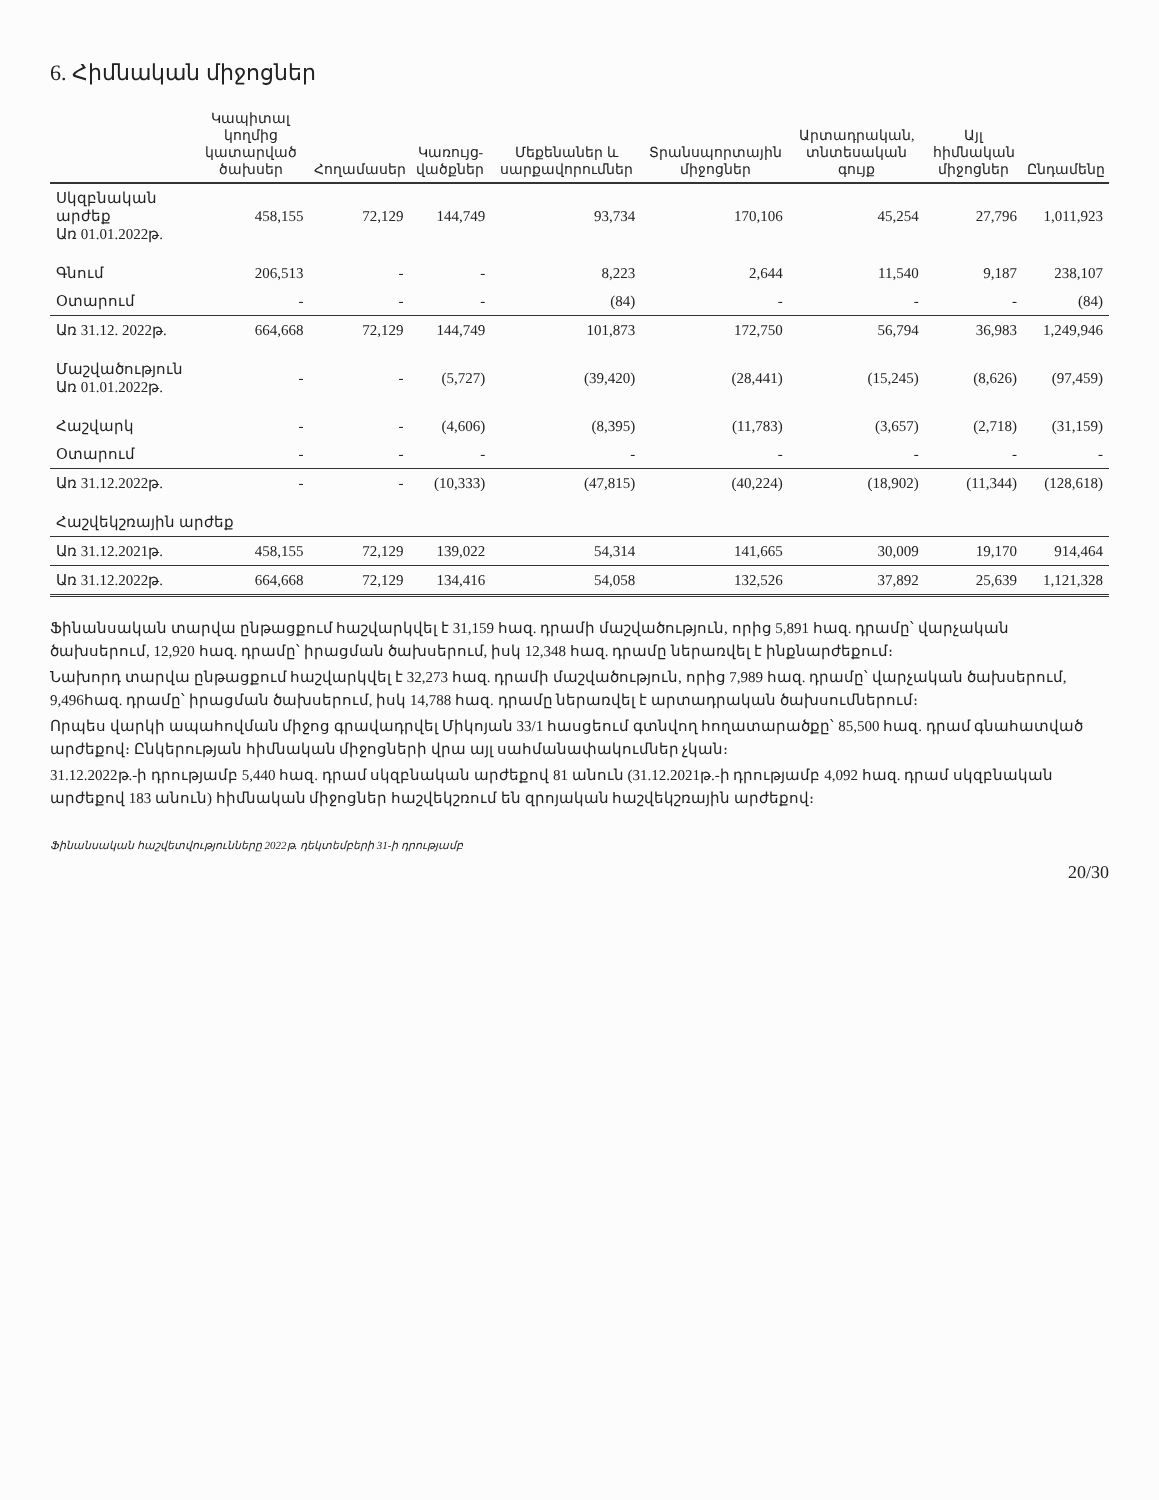6. Հիմնական միջոցներ
| | Կապիտալ կողմից կատարված ծախսեր | Հողամասեր | Կառույց-վածքներ | Մեքենաներ և սարքավորումներ | Տրանսպորտային միջոցներ | Արտադրական, տնտեսական գույք | Այլ հիմնական միջոցներ | Ընդամենը |
| --- | --- | --- | --- | --- | --- | --- | --- | --- |
| Սկզբնական արժեք Առ 01.01.2022թ. | 458,155 | 72,129 | 144,749 | 93,734 | 170,106 | 45,254 | 27,796 | 1,011,923 |
| Գնում | 206,513 | - | - | 8,223 | 2,644 | 11,540 | 9,187 | 238,107 |
| Օտարում | - | - | - | (84) | - | - | - | (84) |
| Առ 31.12. 2022թ. | 664,668 | 72,129 | 144,749 | 101,873 | 172,750 | 56,794 | 36,983 | 1,249,946 |
| Մաշվածություն Առ 01.01.2022թ. | - | - | (5,727) | (39,420) | (28,441) | (15,245) | (8,626) | (97,459) |
| Հաշվարկ | - | - | (4,606) | (8,395) | (11,783) | (3,657) | (2,718) | (31,159) |
| Օտարում | - | - | - | - | - | - | - | - |
| Առ 31.12.2022թ. | - | - | (10,333) | (47,815) | (40,224) | (18,902) | (11,344) | (128,618) |
| Հաշվեկշռային արժեք | | | | | | | | |
| Առ 31.12.2021թ. | 458,155 | 72,129 | 139,022 | 54,314 | 141,665 | 30,009 | 19,170 | 914,464 |
| Առ 31.12.2022թ. | 664,668 | 72,129 | 134,416 | 54,058 | 132,526 | 37,892 | 25,639 | 1,121,328 |
Ֆինանսական տարվա ընթացքում հաշվարկվել է 31,159 հազ. դրամի մաշվածություն, որից 5,891 հազ. դրամը՝ վարչական ծախսերում, 12,920 հազ. դրամը՝ իրացման ծախսերում, իսկ 12,348 հազ. դրամը ներառվել է ինքնարժեքում։
Նախորդ տարվա ընթացքում հաշվարկվել է 32,273 հազ. դրամի մաշվածություն, որից 7,989 հազ. դրամը՝ վարչական ծախսերում, 9,496հազ. դրամը՝ իրացման ծախսերում, իսկ 14,788 հազ. դրամը ներառվել է արտադրական ծախսումներում։
Որպես վարկի ապահովման միջոց գրավադրվել Միկոյան 33/1 հասցեում գտնվող հողատարածքը՝ 85,500 հազ. դրամ գնահատված արժեքով։ Ընկերության հիմնական միջոցների վրա այլ սահմանափակումներ չկան։
31.12.2022թ.-ի դրությամբ 5,440 հազ. դրամ սկզբնական արժեքով 81 անուն (31.12.2021թ.-ի դրությամբ 4,092 հազ. դրամ սկզբնական արժեքով 183 անուն) հիմնական միջոցներ հաշվեկշռում են զրոյական հաշվեկշռային արժեքով։
Ֆինանսական հաշվետվությունները 2022թ. դեկտեմբերի 31-ի դրությամբ
20/30